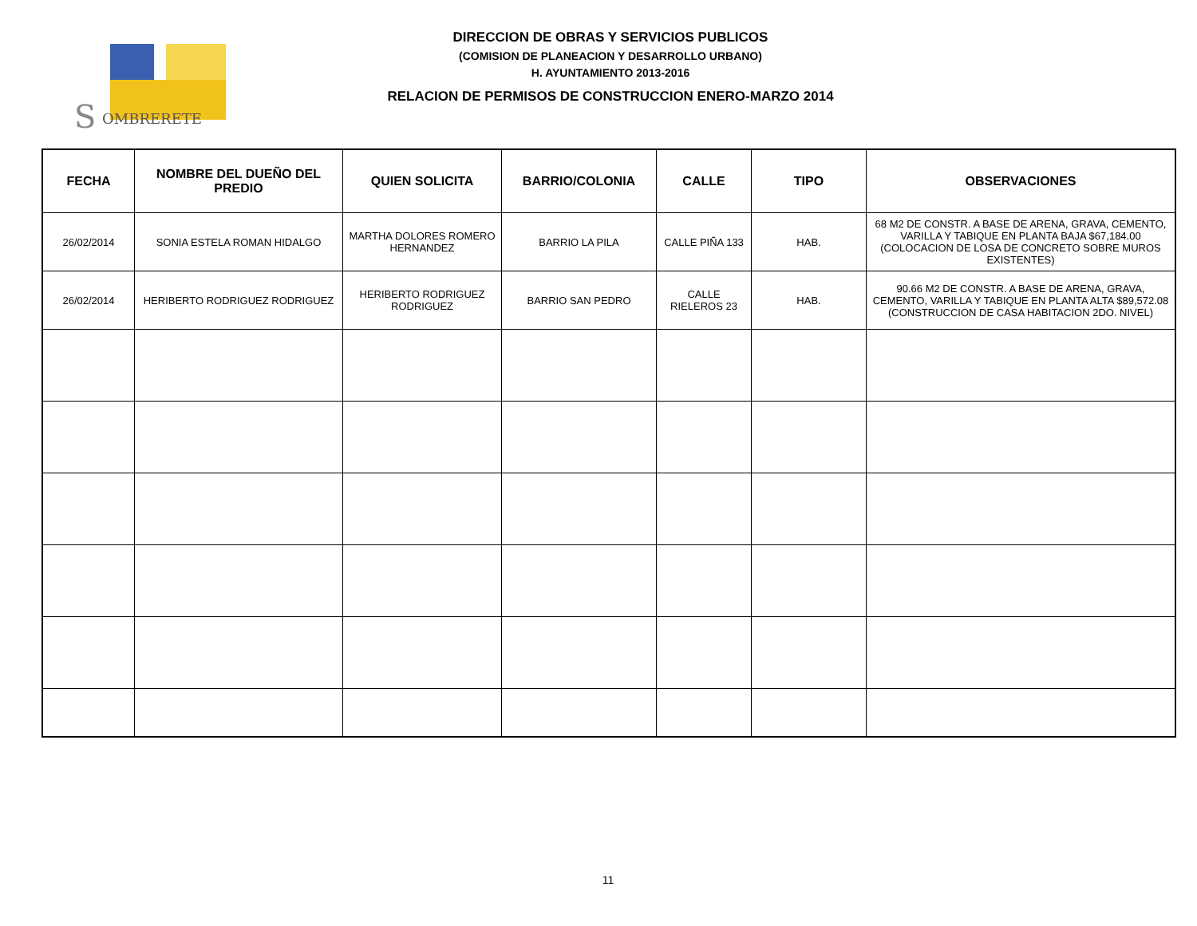S
OMBRERETE
DIRECCION DE OBRAS Y SERVICIOS PUBLICOS
(COMISION DE PLANEACION Y DESARROLLO URBANO)
H. AYUNTAMIENTO 2013-2016
RELACION DE PERMISOS DE CONSTRUCCION ENERO-MARZO 2014
| FECHA | NOMBRE DEL DUEÑO DEL PREDIO | QUIEN SOLICITA | BARRIO/COLONIA | CALLE | TIPO | OBSERVACIONES |
| --- | --- | --- | --- | --- | --- | --- |
| 26/02/2014 | SONIA ESTELA ROMAN HIDALGO | MARTHA DOLORES ROMERO HERNANDEZ | BARRIO LA PILA | CALLE PIÑA 133 | HAB. | 68 M2 DE CONSTR. A BASE DE ARENA, GRAVA, CEMENTO, VARILLA Y TABIQUE EN PLANTA BAJA $67,184.00 (COLOCACION DE LOSA DE CONCRETO SOBRE MUROS EXISTENTES) |
| 26/02/2014 | HERIBERTO RODRIGUEZ RODRIGUEZ | HERIBERTO RODRIGUEZ RODRIGUEZ | BARRIO SAN PEDRO | CALLE RIELEROS 23 | HAB. | 90.66 M2 DE CONSTR. A BASE DE ARENA, GRAVA, CEMENTO, VARILLA Y TABIQUE EN PLANTA ALTA $89,572.08 (CONSTRUCCION DE CASA HABITACION 2DO. NIVEL) |
11